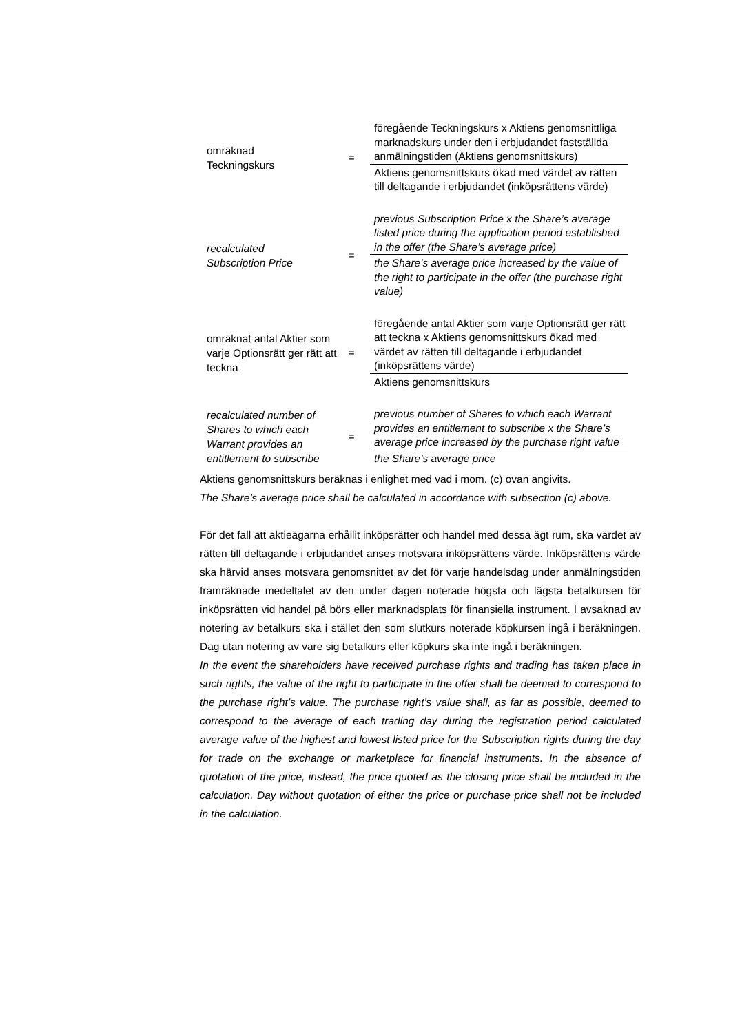omräknad
Teckningskurs
=
föregående Teckningskurs x Aktiens genomsnittliga marknadskurs under den i erbjudandet fastställda anmälningstiden (Aktiens genomsnittskurs)
Aktiens genomsnittskurs ökad med värdet av rätten till deltagande i erbjudandet (inköpsrättens värde)
recalculated
Subscription Price
=
previous Subscription Price x the Share’s average listed price during the application period established in the offer (the Share’s average price)
the Share’s average price increased by the value of the right to participate in the offer (the purchase right value)
omräknat antal Aktier som varje Optionsrätt ger rätt att teckna
=
föregående antal Aktier som varje Optionsrätt ger rätt att teckna x Aktiens genomsnittskurs ökad med värdet av rätten till deltagande i erbjudandet (inköpsrättens värde)
Aktiens genomsnittskurs
recalculated number of Shares to which each Warrant provides an entitlement to subscribe
=
previous number of Shares to which each Warrant provides an entitlement to subscribe x the Share’s average price increased by the purchase right value
the Share’s average price
Aktiens genomsnittskurs beräknas i enlighet med vad i mom. (c) ovan angivits.
The Share’s average price shall be calculated in accordance with subsection (c) above.
För det fall att aktieägarna erhållit inköpsrätter och handel med dessa ägt rum, ska värdet av rätten till deltagande i erbjudandet anses motsvara inköpsrättens värde. Inköpsrättens värde ska härvid anses motsvara genomsnittet av det för varje handelsdag under anmälningstiden framräknade medeltalet av den under dagen noterade högsta och lägsta betalkursen för inköpsrätten vid handel på börs eller marknadsplats för finansiella instrument. I avsaknad av notering av betalkurs ska i stället den som slutkurs noterade köpkursen ingå i beräkningen. Dag utan notering av vare sig betalkurs eller köpkurs ska inte ingå i beräkningen.
In the event the shareholders have received purchase rights and trading has taken place in such rights, the value of the right to participate in the offer shall be deemed to correspond to the purchase right’s value. The purchase right’s value shall, as far as possible, deemed to correspond to the average of each trading day during the registration period calculated average value of the highest and lowest listed price for the Subscription rights during the day for trade on the exchange or marketplace for financial instruments. In the absence of quotation of the price, instead, the price quoted as the closing price shall be included in the calculation. Day without quotation of either the price or purchase price shall not be included in the calculation.